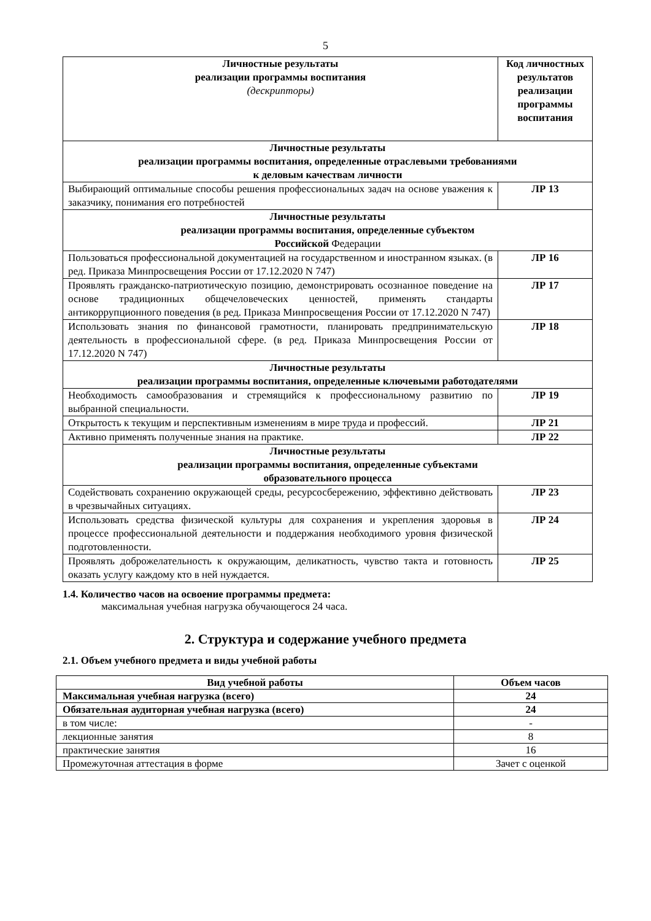5
| Личностные результаты реализации программы воспитания (дескрипторы) | Код личностных результатов реализации программы воспитания |
| --- | --- |
| Личностные результаты реализации программы воспитания, определенные отраслевыми требованиями к деловым качествам личности | |
| Выбирающий оптимальные способы решения профессиональных задач на основе уважения к заказчику, понимания его потребностей | ЛР 13 |
| Личностные результаты реализации программы воспитания, определенные субъектом Российской Федерации | |
| Пользоваться профессиональной документацией на государственном и иностранном языках. (в ред. Приказа Минпросвещения России от 17.12.2020 N 747) | ЛР 16 |
| Проявлять гражданско-патриотическую позицию, демонстрировать осознанное поведение на основе традиционных общечеловеческих ценностей, применять стандарты антикоррупционного поведения (в ред. Приказа Минпросвещения России от 17.12.2020 N 747) | ЛР 17 |
| Использовать знания по финансовой грамотности, планировать предпринимательскую деятельность в профессиональной сфере. (в ред. Приказа Минпросвещения России от 17.12.2020 N 747) | ЛР 18 |
| Личностные результаты реализации программы воспитания, определенные ключевыми работодателями | |
| Необходимость самообразования и стремящийся к профессиональному развитию по выбранной специальности. | ЛР 19 |
| Открытость к текущим и перспективным изменениям в мире труда и профессий. | ЛР 21 |
| Активно применять полученные знания на практике. | ЛР 22 |
| Личностные результаты реализации программы воспитания, определенные субъектами образовательного процесса | |
| Содействовать сохранению окружающей среды, ресурсосбережению, эффективно действовать в чрезвычайных ситуациях. | ЛР 23 |
| Использовать средства физической культуры для сохранения и укрепления здоровья в процессе профессиональной деятельности и поддержания необходимого уровня физической подготовленности. | ЛР 24 |
| Проявлять доброжелательность к окружающим, деликатность, чувство такта и готовность оказать услугу каждому кто в ней нуждается. | ЛР 25 |
1.4. Количество часов на освоение программы предмета:
максимальная учебная нагрузка обучающегося 24 часа.
2. Структура и содержание учебного предмета
2.1. Объем учебного предмета и виды учебной работы
| Вид учебной работы | Объем часов |
| --- | --- |
| Максимальная учебная нагрузка (всего) | 24 |
| Обязательная аудиторная учебная нагрузка (всего) | 24 |
| в том числе: | - |
| лекционные занятия | 8 |
| практические занятия | 16 |
| Промежуточная аттестация в форме | Зачет с оценкой |